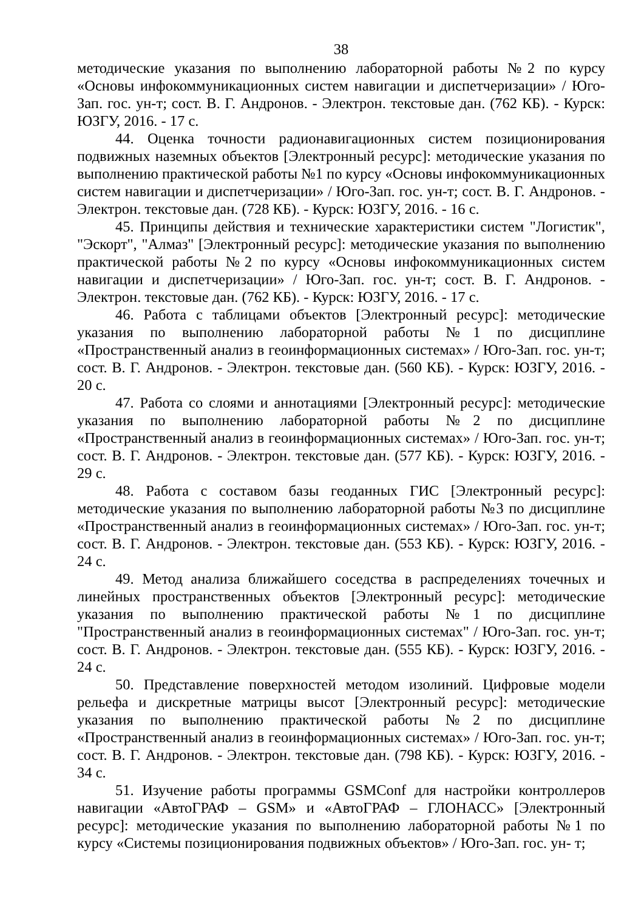38
методические указания по выполнению лабораторной работы №2 по курсу «Основы инфокоммуникационных систем навигации и диспетчеризации» / Юго-Зап. гос. ун-т; сост. В. Г. Андронов. - Электрон. текстовые дан. (762 КБ). - Курск: ЮЗГУ, 2016. - 17 с.
44. Оценка точности радионавигационных систем позиционирования подвижных наземных объектов [Электронный ресурс]: методические указания по выполнению практической работы №1 по курсу «Основы инфокоммуникационных систем навигации и диспетчеризации» / Юго-Зап. гос. ун-т; сост. В. Г. Андронов. - Электрон. текстовые дан. (728 КБ). - Курск: ЮЗГУ, 2016. - 16 с.
45. Принципы действия и технические характеристики систем "Логистик", "Эскорт", "Алмаз" [Электронный ресурс]: методические указания по выполнению практической работы №2 по курсу «Основы инфокоммуникационных систем навигации и диспетчеризации» / Юго-Зап. гос. ун-т; сост. В. Г. Андронов. - Электрон. текстовые дан. (762 КБ). - Курск: ЮЗГУ, 2016. - 17 с.
46. Работа с таблицами объектов [Электронный ресурс]: методические указания по выполнению лабораторной работы №1 по дисциплине «Пространственный анализ в геоинформационных системах» / Юго-Зап. гос. ун-т; сост. В. Г. Андронов. - Электрон. текстовые дан. (560 КБ). - Курск: ЮЗГУ, 2016. - 20 с.
47. Работа со слоями и аннотациями [Электронный ресурс]: методические указания по выполнению лабораторной работы №2 по дисциплине «Пространственный анализ в геоинформационных системах» / Юго-Зап. гос. ун-т; сост. В. Г. Андронов. - Электрон. текстовые дан. (577 КБ). - Курск: ЮЗГУ, 2016. - 29 с.
48. Работа с составом базы геоданных ГИС [Электронный ресурс]: методические указания по выполнению лабораторной работы №3 по дисциплине «Пространственный анализ в геоинформационных системах» / Юго-Зап. гос. ун-т; сост. В. Г. Андронов. - Электрон. текстовые дан. (553 КБ). - Курск: ЮЗГУ, 2016. - 24 с.
49. Метод анализа ближайшего соседства в распределениях точечных и линейных пространственных объектов [Электронный ресурс]: методические указания по выполнению практической работы №1 по дисциплине "Пространственный анализ в геоинформационных системах" / Юго-Зап. гос. ун-т; сост. В. Г. Андронов. - Электрон. текстовые дан. (555 КБ). - Курск: ЮЗГУ, 2016. - 24 с.
50. Представление поверхностей методом изолиний. Цифровые модели рельефа и дискретные матрицы высот [Электронный ресурс]: методические указания по выполнению практической работы №2 по дисциплине «Пространственный анализ в геоинформационных системах» / Юго-Зап. гос. ун-т; сост. В. Г. Андронов. - Электрон. текстовые дан. (798 КБ). - Курск: ЮЗГУ, 2016. - 34 с.
51. Изучение работы программы GSMConf для настройки контроллеров навигации «АвтоГРАФ – GSM» и «АвтоГРАФ – ГЛОНАСС» [Электронный ресурс]: методические указания по выполнению лабораторной работы №1 по курсу «Системы позиционирования подвижных объектов» / Юго-Зап. гос. ун- т;